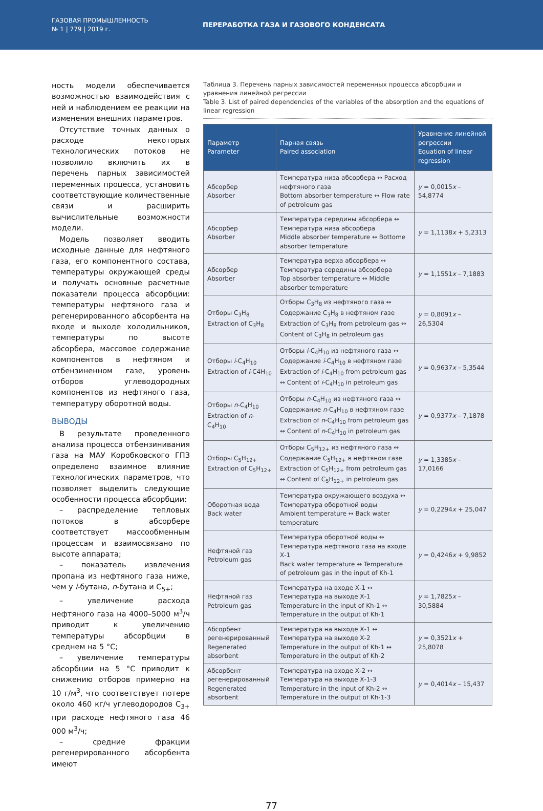ГАЗОВАЯ ПРОМЫШЛЕННОСТЬ
№ 1 | 779 | 2019 г.
ПЕРЕРАБОТКА ГАЗА И ГАЗОВОГО КОНДЕНСАТА
ность модели обеспечивается возможностью взаимодействия с ней и наблюдением ее реакции на изменения внешних параметров.
Отсутствие точных данных о расходе некоторых технологических потоков не позволило включить их в перечень парных зависимостей переменных процесса, установить соответствующие количественные связи и расширить вычислительные возможности модели.
Модель позволяет вводить исходные данные для нефтяного газа, его компонентного состава, температуры окружающей среды и получать основные расчетные показатели процесса абсорбции: температуры нефтяного газа и регенерированного абсорбента на входе и выходе холодильников, температуры по высоте абсорбера, массовое содержание компонентов в нефтяном и отбензиненном газе, уровень отборов углеводородных компонентов из нефтяного газа, температуру оборотной воды.
ВЫВОДЫ
В результате проведенного анализа процесса отбензинивания газа на МАУ Коробковского ГПЗ определено взаимное влияние технологических параметров, что позволяет выделить следующие особенности процесса абсорбции:
– распределение тепловых потоков в абсорбере соответствует массообменным процессам и взаимосвязано по высоте аппарата;
– показатель извлечения пропана из нефтяного газа ниже, чем у i-бутана, n-бутана и C<sub>5+</sub>;
– увеличение расхода нефтяного газа на 4000–5000 м<sup>3</sup>/ч приводит к увеличению температуры абсорбции в среднем на 5 °C;
– увеличение температуры абсорбции на 5 °C приводит к снижению отборов примерно на 10 г/м<sup>3</sup>, что соответствует потере около 460 кг/ч углеводородов C<sub>3+</sub> при расходе нефтяного газа 46 000 м<sup>3</sup>/ч;
– средние фракции регенерированного абсорбента имеют
Таблица 3. Перечень парных зависимостей переменных процесса абсорбции и уравнения линейной регрессии
Table 3. List of paired dependencies of the variables of the absorption and the equations of linear regression
| Параметр Parameter | Парная связь Paired association | Уравнение линейной регрессии Equation of linear regression |
| --- | --- | --- |
| Абсорбер Absorber | Температура низа абсорбера ↔ Расход нефтяного газа Bottom absorber temperature ↔ Flow rate of petroleum gas | y = 0,0015 x – 54,8774 |
| Абсорбер Absorber | Температура середины абсорбера ↔ Температура низа абсорбера Middle absorber temperature ↔ Bottome absorber temperature | y = 1,1138 x + 5,2313 |
| Абсорбер Absorber | Температура верха абсорбера ↔ Температура середины абсорбера Top absorber temperature ↔ Middle absorber temperature | y = 1,1551 x – 7,1883 |
| Отборы C<sub>3</sub>H<sub>8</sub> Extraction of C<sub>3</sub>H<sub>8</sub> | Отборы C<sub>3</sub>H<sub>8</sub> из нефтяного газа ↔ Содержание C<sub>3</sub>H<sub>8</sub> в нефтяном газе Extraction of C<sub>3</sub>H<sub>8</sub> from petroleum gas ↔ Content of C<sub>3</sub>H<sub>8</sub> in petroleum gas | y = 0,8091 x – 26,5304 |
| Отборы i -C<sub>4</sub>H<sub>10</sub> Extraction of i -C4H<sub>10</sub> | Отборы i -C<sub>4</sub>H<sub>10</sub> из нефтяного газа ↔ Содержание i -C<sub>4</sub>H<sub>10</sub> в нефтяном газе Extraction of i -C<sub>4</sub>H<sub>10</sub> from petroleum gas ↔ Content of i -C<sub>4</sub>H<sub>10</sub> in petroleum gas | y = 0,9637 x – 5,3544 |
| Отборы n -C<sub>4</sub>H<sub>10</sub> Extraction of n -C<sub>4</sub>H<sub>10</sub> | Отборы n -C<sub>4</sub>H<sub>10</sub> из нефтяного газа ↔ Содержание n -C<sub>4</sub>H<sub>10</sub> в нефтяном газе Extraction of n -C<sub>4</sub>H<sub>10</sub> from petroleum gas ↔ Content of n -C<sub>4</sub>H<sub>10</sub> in petroleum gas | y = 0,9377 x – 7,1878 |
| Отборы C<sub>5</sub>H<sub>12+</sub> Extraction of C<sub>5</sub>H<sub>12+</sub> | Отборы C<sub>5</sub>H<sub>12+</sub> из нефтяного газа ↔ Содержание C<sub>5</sub>H<sub>12+</sub> в нефтяном газе Extraction of C<sub>5</sub>H<sub>12+</sub> from petroleum gas ↔ Content of C<sub>5</sub>H<sub>12+</sub> in petroleum gas | y = 1,3385 x – 17,0166 |
| Оборотная вода Back water | Температура окружающего воздуха ↔ Температура оборотной воды Ambient temperature ↔ Back water temperature | y = 0,2294 x + 25,047 |
| Нефтяной газ Petroleum gas | Температура оборотной воды ↔ Температура нефтяного газа на входе Х-1 Back water temperature ↔ Temperature of petroleum gas in the input of Kh-1 | y = 0,4246 x + 9,9852 |
| Нефтяной газ Petroleum gas | Температура на входе Х-1 ↔ Температура на выходе Х-1 Temperature in the input of Kh-1 ↔ Temperature in the output of Kh-1 | y = 1,7825 x – 30,5884 |
| Абсорбент регенерированный Regenerated absorbent | Температура на выходе Х-1 ↔ Температура на выходе Х-2 Temperature in the output of Kh-1 ↔ Temperature in the output of Kh-2 | y = 0,3521 x + 25,8078 |
| Абсорбент регенерированный Regenerated absorbent | Температура на входе Х-2 ↔ Температура на выходе Х-1-3 Temperature in the input of Kh-2 ↔ Temperature in the output of Kh-1-3 | y = 0,4014 x – 15,437 |
77